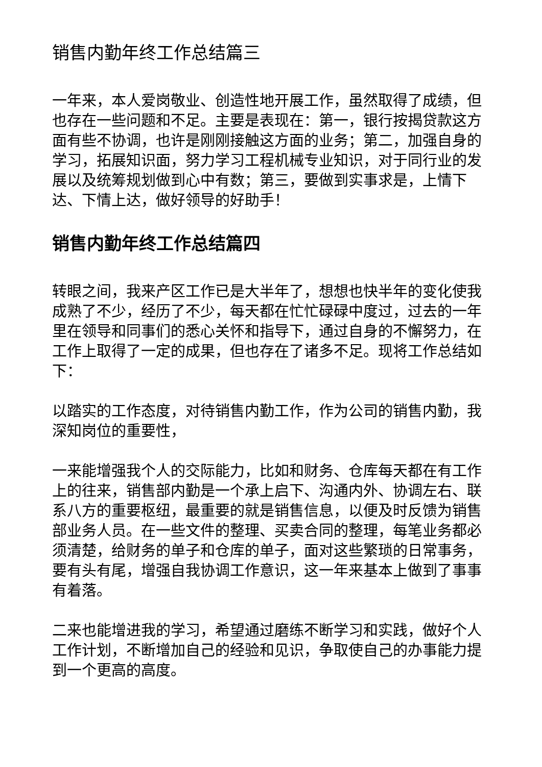销售内勤年终工作总结篇三
一年来，本人爱岗敬业、创造性地开展工作，虽然取得了成绩，但也存在一些问题和不足。主要是表现在：第一，银行按揭贷款这方面有些不协调，也许是刚刚接触这方面的业务；第二，加强自身的学习，拓展知识面，努力学习工程机械专业知识，对于同行业的发展以及统筹规划做到心中有数；第三，要做到实事求是，上情下达、下情上达，做好领导的好助手！
销售内勤年终工作总结篇四
转眼之间，我来产区工作已是大半年了，想想也快半年的变化使我成熟了不少，经历了不少，每天都在忙忙碌碌中度过，过去的一年里在领导和同事们的悉心关怀和指导下，通过自身的不懈努力，在工作上取得了一定的成果，但也存在了诸多不足。现将工作总结如下：
以踏实的工作态度，对待销售内勤工作，作为公司的销售内勤，我深知岗位的重要性，
一来能增强我个人的交际能力，比如和财务、仓库每天都在有工作上的往来，销售部内勤是一个承上启下、沟通内外、协调左右、联系八方的重要枢纽，最重要的就是销售信息，以便及时反馈为销售部业务人员。在一些文件的整理、买卖合同的整理，每笔业务都必须清楚，给财务的单子和仓库的单子，面对这些繁琐的日常事务，要有头有尾，增强自我协调工作意识，这一年来基本上做到了事事有着落。
二来也能增进我的学习，希望通过磨练不断学习和实践，做好个人工作计划，不断增加自己的经验和见识，争取使自己的办事能力提到一个更高的高度。